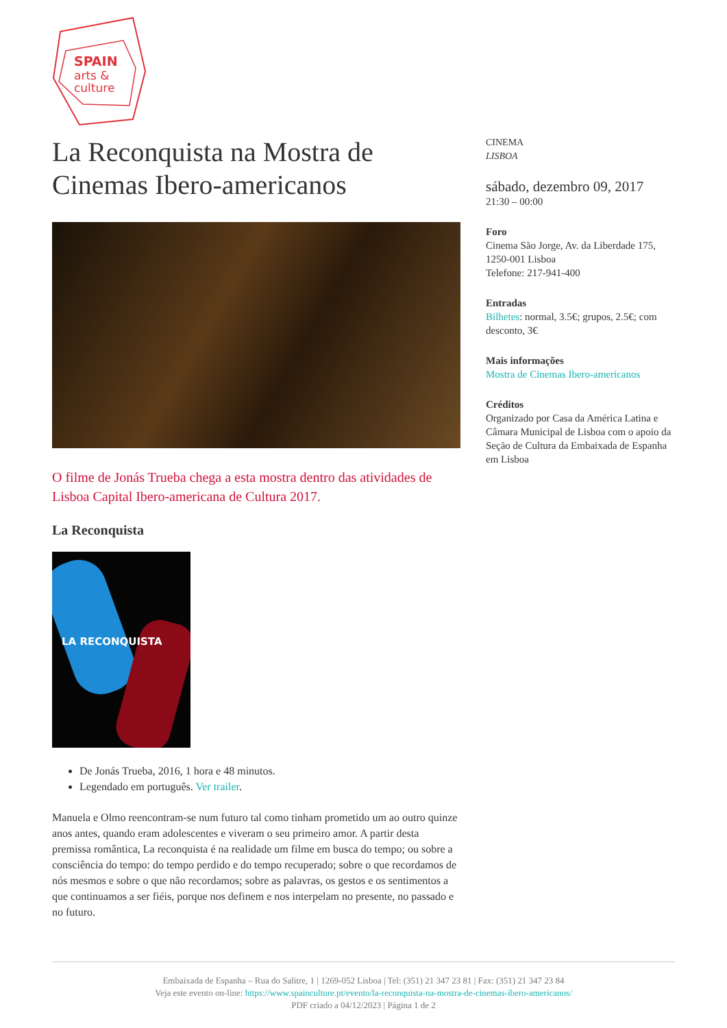SPAIN
arts &
culture
La Reconquista na Mostra de Cinemas Ibero-americanos
O filme de Jonás Trueba chega a esta mostra dentro das atividades de Lisboa Capital Ibero-americana de Cultura 2017.
La Reconquista
LA RECONQUISTA
De Jonás Trueba, 2016, 1 hora e 48 minutos.
Legendado em português. Ver trailer.
Manuela e Olmo reencontram-se num futuro tal como tinham prometido um ao outro quinze anos antes, quando eram adolescentes e viveram o seu primeiro amor. A partir desta premissa romântica, La reconquista é na realidade um filme em busca do tempo; ou sobre a consciência do tempo: do tempo perdido e do tempo recuperado; sobre o que recordamos de nós mesmos e sobre o que não recordamos; sobre as palavras, os gestos e os sentimentos a que continuamos a ser fiéis, porque nos definem e nos interpelam no presente, no passado e no futuro.
CINEMA
LISBOA
sábado, dezembro 09, 2017
21:30 – 00:00
Foro
Cinema São Jorge, Av. da Liberdade 175, 1250-001 Lisboa
Telefone: 217-941-400
Entradas
Bilhetes: normal, 3.5€; grupos, 2.5€; com desconto, 3€
Mais informações
Mostra de Cinemas Ibero-americanos
Créditos
Organizado por Casa da América Latina e Câmara Municipal de Lisboa com o apoio da Seção de Cultura da Embaixada de Espanha em Lisboa
Embaixada de Espanha – Rua do Salitre, 1 | 1269-052 Lisboa | Tel: (351) 21 347 23 81 | Fax: (351) 21 347 23 84
Veja este evento on-line: https://www.spainculture.pt/evento/la-reconquista-na-mostra-de-cinemas-ibero-americanos/
PDF criado a 04/12/2023 | Página 1 de 2